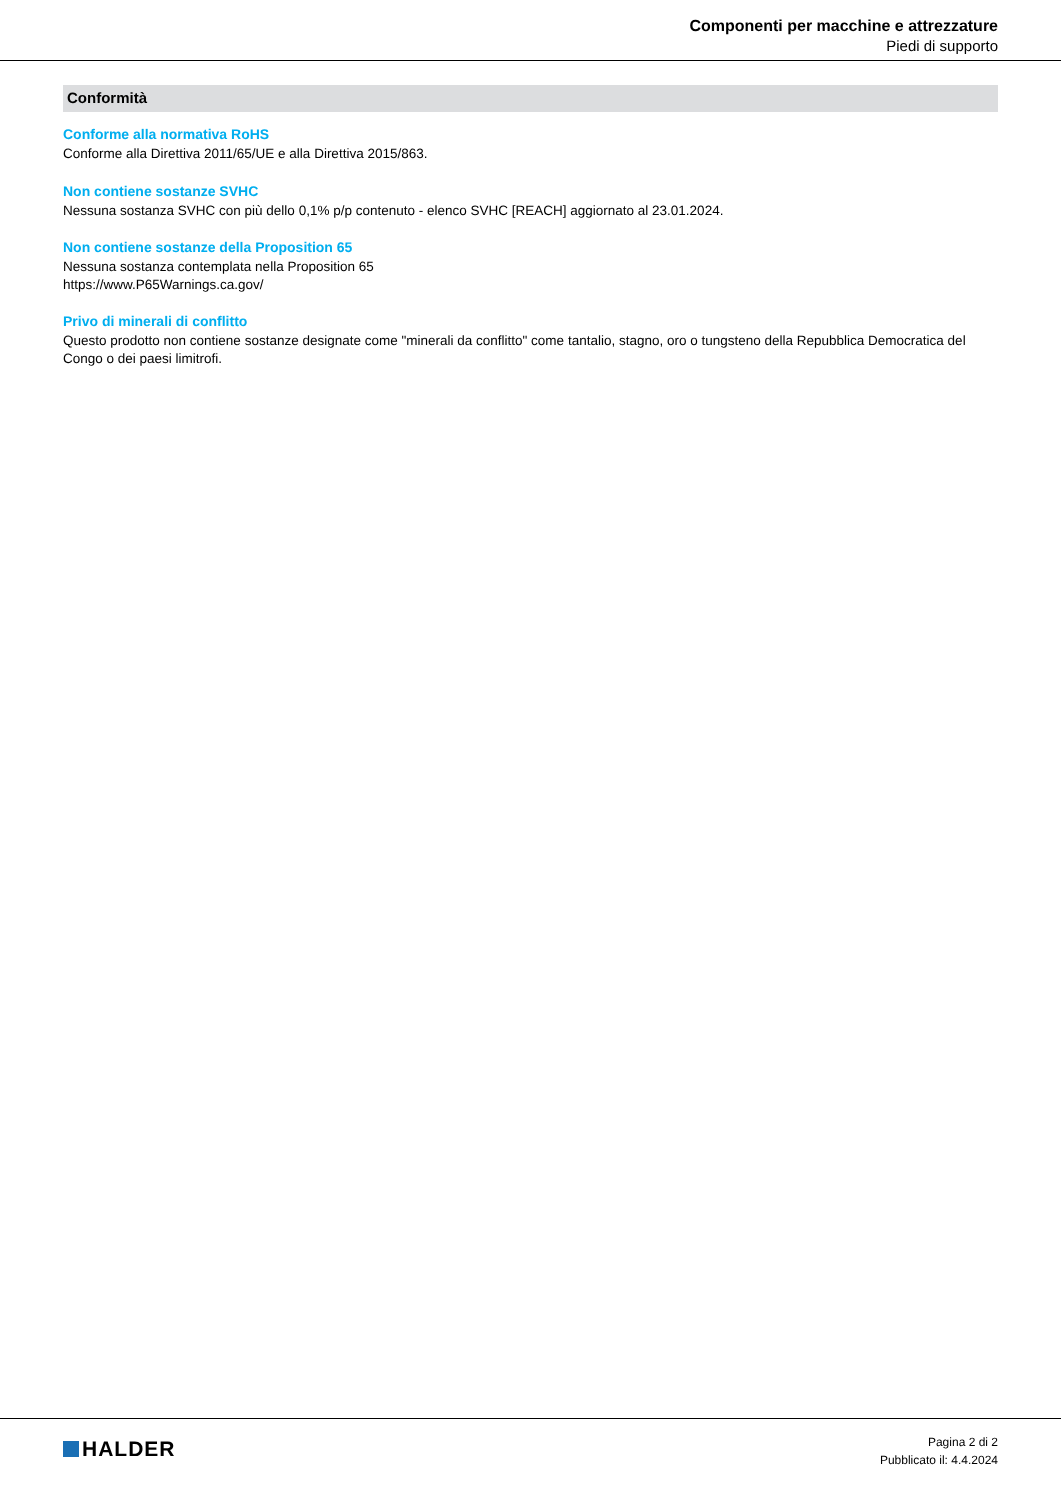Componenti per macchine e attrezzature
Piedi di supporto
Conformità
Conforme alla normativa RoHS
Conforme alla Direttiva 2011/65/UE e alla Direttiva 2015/863.
Non contiene sostanze SVHC
Nessuna sostanza SVHC con più dello 0,1% p/p contenuto - elenco SVHC [REACH] aggiornato al 23.01.2024.
Non contiene sostanze della Proposition 65
Nessuna sostanza contemplata nella Proposition 65
https://www.P65Warnings.ca.gov/
Privo di minerali di conflitto
Questo prodotto non contiene sostanze designate come "minerali da conflitto" come tantalio, stagno, oro o tungsteno della Repubblica Democratica del Congo o dei paesi limitrofi.
HALDER
Pagina 2 di 2
Pubblicato il: 4.4.2024